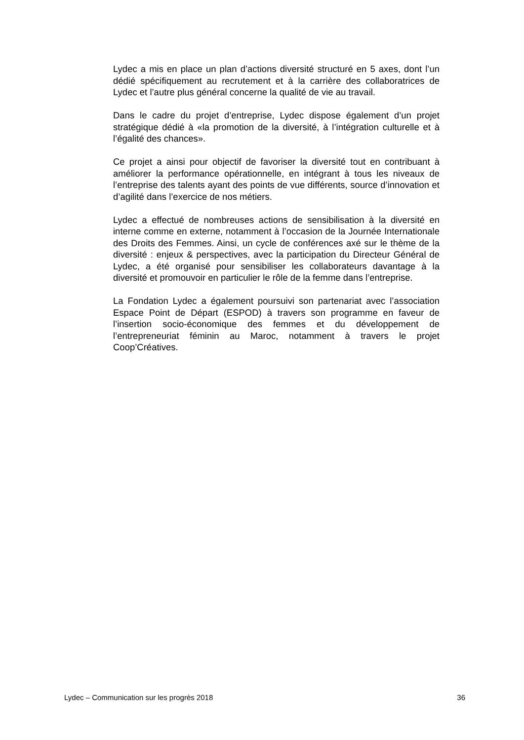Lydec a mis en place un plan d’actions diversité structuré en 5 axes, dont l’un dédié spécifiquement au recrutement et à la carrière des collaboratrices de Lydec et l’autre plus général concerne la qualité de vie au travail.
Dans le cadre du projet d’entreprise, Lydec dispose également d’un projet stratégique dédié à «la promotion de la diversité, à l’intégration culturelle et à l’égalité des chances».
Ce projet a ainsi pour objectif de favoriser la diversité tout en contribuant à améliorer la performance opérationnelle, en intégrant à tous les niveaux de l’entreprise des talents ayant des points de vue différents, source d’innovation et d’agilité dans l’exercice de nos métiers.
Lydec a effectué de nombreuses actions de sensibilisation à la diversité en interne comme en externe, notamment à l’occasion de la Journée Internationale des Droits des Femmes. Ainsi, un cycle de conférences axé sur le thème de la diversité : enjeux & perspectives, avec la participation du Directeur Général de Lydec, a été organisé pour sensibiliser les collaborateurs davantage à la diversité et promouvoir en particulier le rôle de la femme dans l’entreprise.
La Fondation Lydec a également poursuivi son partenariat avec l’association Espace Point de Départ (ESPOD) à travers son programme en faveur de l’insertion socio-économique des femmes et du développement de l’entrepreneuriat féminin au Maroc, notamment à travers le projet Coop’Créatives.
Lydec – Communication sur les progrès 2018 36